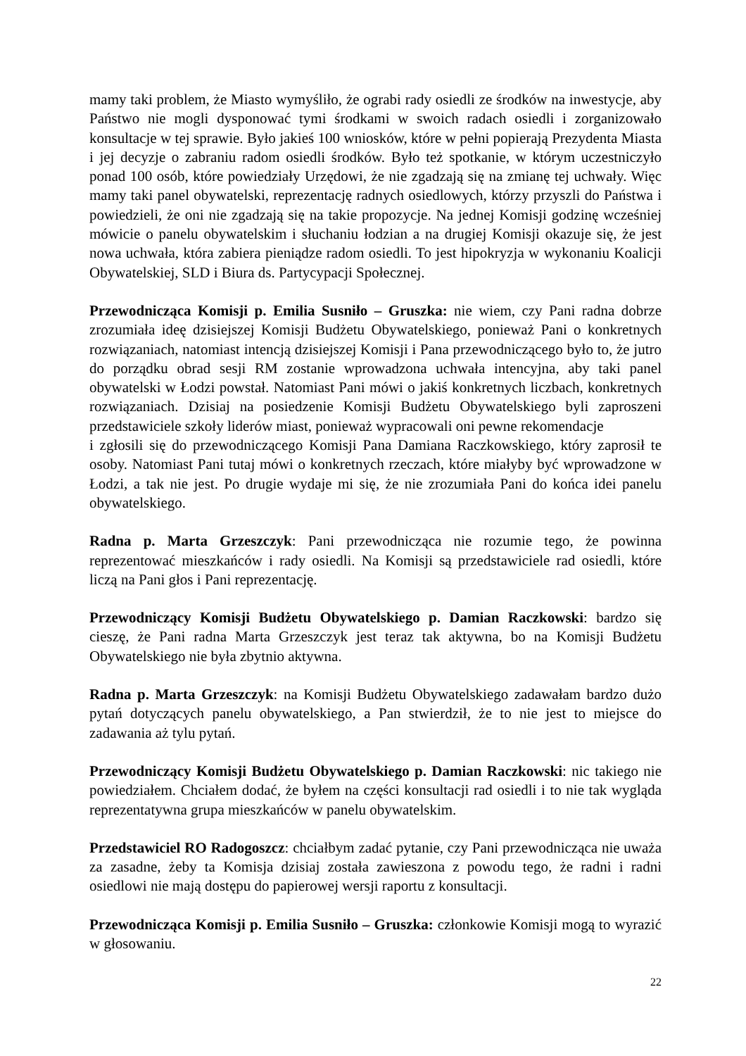mamy taki problem, że Miasto wymyśliło, że ograbi rady osiedli ze środków na inwestycje, aby Państwo nie mogli dysponować tymi środkami w swoich radach osiedli i zorganizowało konsultacje w tej sprawie. Było jakieś 100 wniosków, które w pełni popierają Prezydenta Miasta i jej decyzje o zabraniu radom osiedli środków. Było też spotkanie, w którym uczestniczyło ponad 100 osób, które powiedziały Urzędowi, że nie zgadzają się na zmianę tej uchwały. Więc mamy taki panel obywatelski, reprezentację radnych osiedlowych, którzy przyszli do Państwa i powiedzieli, że oni nie zgadzają się na takie propozycje. Na jednej Komisji godzinę wcześniej mówicie o panelu obywatelskim i słuchaniu łodzian a na drugiej Komisji okazuje się, że jest nowa uchwała, która zabiera pieniądze radom osiedli. To jest hipokryzja w wykonaniu Koalicji Obywatelskiej, SLD i Biura ds. Partycypacji Społecznej.
Przewodnicząca Komisji p. Emilia Susniło – Gruszka: nie wiem, czy Pani radna dobrze zrozumiała ideę dzisiejszej Komisji Budżetu Obywatelskiego, ponieważ Pani o konkretnych rozwiązaniach, natomiast intencją dzisiejszej Komisji i Pana przewodniczącego było to, że jutro do porządku obrad sesji RM zostanie wprowadzona uchwała intencyjna, aby taki panel obywatelski w Łodzi powstał. Natomiast Pani mówi o jakiś konkretnych liczbach, konkretnych rozwiązaniach. Dzisiaj na posiedzenie Komisji Budżetu Obywatelskiego byli zaproszeni przedstawiciele szkoły liderów miast, ponieważ wypracowali oni pewne rekomendacje
i zgłosili się do przewodniczącego Komisji Pana Damiana Raczkowskiego, który zaprosił te osoby. Natomiast Pani tutaj mówi o konkretnych rzeczach, które miałyby być wprowadzone w Łodzi, a tak nie jest. Po drugie wydaje mi się, że nie zrozumiała Pani do końca idei panelu obywatelskiego.
Radna p. Marta Grzeszczyk: Pani przewodnicząca nie rozumie tego, że powinna reprezentować mieszkańców i rady osiedli. Na Komisji są przedstawiciele rad osiedli, które liczą na Pani głos i Pani reprezentację.
Przewodniczący Komisji Budżetu Obywatelskiego p. Damian Raczkowski: bardzo się cieszę, że Pani radna Marta Grzeszczyk jest teraz tak aktywna, bo na Komisji Budżetu Obywatelskiego nie była zbytnio aktywna.
Radna p. Marta Grzeszczyk: na Komisji Budżetu Obywatelskiego zadawałam bardzo dużo pytań dotyczących panelu obywatelskiego, a Pan stwierdził, że to nie jest to miejsce do zadawania aż tylu pytań.
Przewodniczący Komisji Budżetu Obywatelskiego p. Damian Raczkowski: nic takiego nie powiedziałem. Chciałem dodać, że byłem na części konsultacji rad osiedli i to nie tak wygląda reprezentatywna grupa mieszkańców w panelu obywatelskim.
Przedstawiciel RO Radogoszcz: chciałbym zadać pytanie, czy Pani przewodnicząca nie uważa za zasadne, żeby ta Komisja dzisiaj została zawieszona z powodu tego, że radni i radni osiedlowi nie mają dostępu do papierowej wersji raportu z konsultacji.
Przewodnicząca Komisji p. Emilia Susniło – Gruszka: członkowie Komisji mogą to wyrazić w głosowaniu.
22